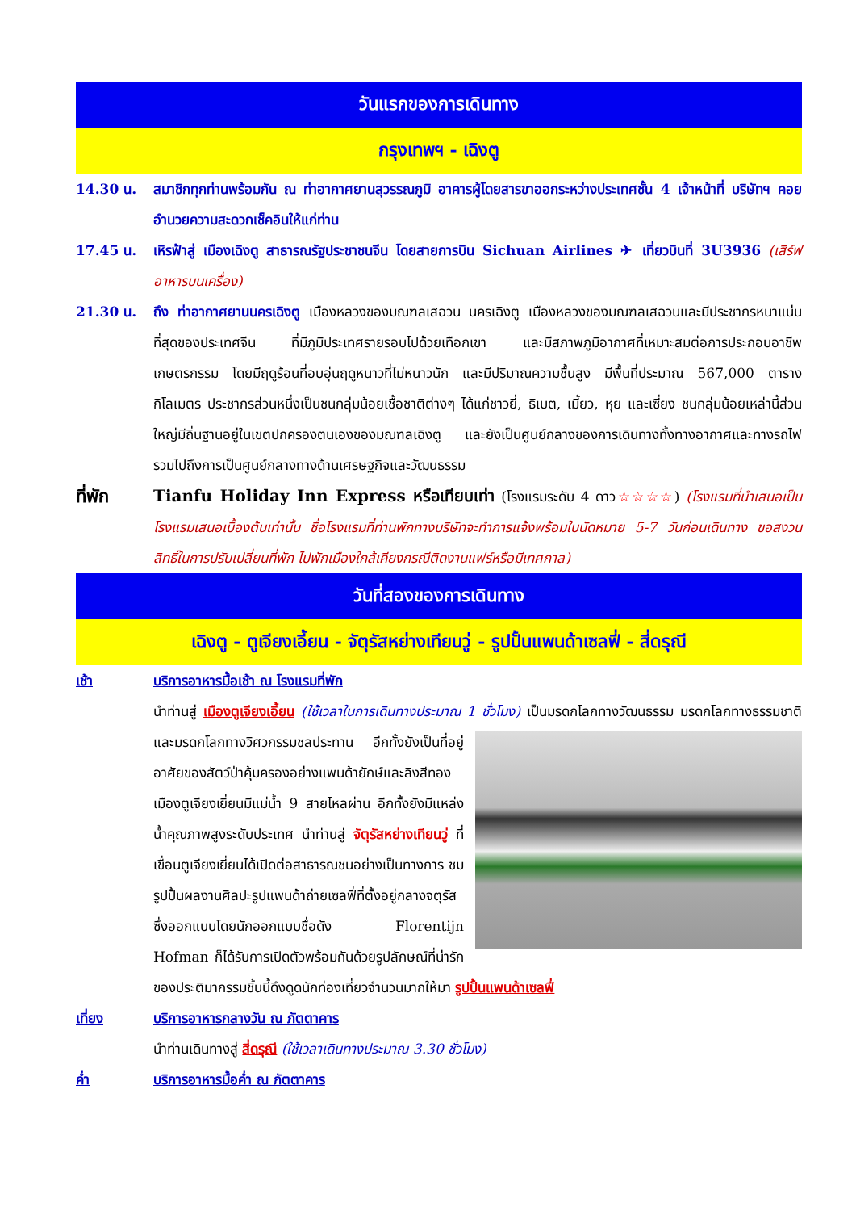วันแรกของการเดินทาง
กรุงเทพฯ - เฉิงตู
14.30 น. สมาชิกทุกท่านพร้อมกัน ณ ท่าอากาศยานสุวรรณภูมิ อาคารผู้โดยสารขาออกระหว่างประเทศชั้น 4 เจ้าหน้าที่ บริษัทฯ คอยอำนวยความสะดวกเช็คอินให้แก่ท่าน
17.45 น. เหิรฟ้าสู่ เมืองเฉิงตู สาธารณรัฐประชาชนจีน โดยสายการบิน Sichuan Airlines ✈ เที่ยวบินที่ 3U3936 (เสิร์ฟอาหารบนเครื่อง)
21.30 น. ถึง ท่าอากาศยานนครเฉิงตู เมืองหลวงของมณฑลเสฉวน นครเฉิงตู เมืองหลวงของมณฑลเสฉวนและมีประชากรหนาแน่นที่สุดของประเทศจีน ที่มีภูมิประเทศรายรอบไปด้วยเทือกเขา และมีสภาพภูมิอากาศที่เหมาะสมต่อการประกอบอาชีพเกษตรกรรม โดยมีฤดูร้อนที่อบอุ่นฤดูหนาวที่ไม่หนาวนัก และมีปริมาณความชื้นสูง มีพื้นที่ประมาณ 567,000 ตารางกิโลเมตร ประชากรส่วนหนึ่งเป็นชนกลุ่มน้อยเชื้อชาติต่างๆ ได้แก่ชาวยี่, ธิเบต, เมี้ยว, หุย และเซี่ยง ชนกลุ่มน้อยเหล่านี้ส่วนใหญ่มีถิ่นฐานอยู่ในเขตปกครองตนเองของมณฑลเฉิงตู และยังเป็นศูนย์กลางของการเดินทางทั้งทางอากาศและทางรถไฟรวมไปถึงการเป็นศูนย์กลางทางด้านเศรษฐกิจและวัฒนธรรม
ที่พัก Tianfu Holiday Inn Express หรือเทียบเท่า (โรงแรมระดับ 4 ดาว☆☆☆☆) (โรงแรมที่นำเสนอเป็นโรงแรมเสนอเบื้องต้นเท่านั้น ชื่อโรงแรมที่ท่านพักทางบริษัทจะทำการแจ้งพร้อมใบนัดหมาย 5-7 วันก่อนเดินทาง ขอสงวนสิทธิ์ในการปรับเปลี่ยนที่พัก ไปพักเมืองใกล้เคียงกรณีติดงานแฟร์หรือมีเทศกาล)
วันที่สองของการเดินทาง
เฉิงตู - ตูเจียงเอี้ยน - จัตุรัสหย่างเทียนวู่ - รูปปั้นแพนด้าเซลฟี่ - สี่ดรุณี
เช้า บริการอาหารมื้อเช้า ณ โรงแรมที่พัก
นำท่านสู่ เมืองตูเจียงเอี้ยน (ใช้เวลาในการเดินทางประมาณ 1 ชั่วโมง) เป็นมรดกโลกทางวัฒนธรรม มรดกโลกทางธรรมชาติ และมรดกโลกทางวิศวกรรมชลประทาน
อีกทั้งยังเป็นที่อยู่อาศัยของสัตว์ป่าคุ้มครองอย่างแพนด้ายักษ์และลิงสีทอง เมืองตูเจียงเยี่ยนมีแม่น้ำ 9 สายไหลผ่าน อีกทั้งยังมีแหล่งน้ำคุณภาพสูงระดับประเทศ นำท่านสู่ จัตุรัสหย่างเทียนวู่ ที่เขื่อนตูเจียงเยี่ยนได้เปิดต่อสาธารณชนอย่างเป็นทางการ ชมรูปปั้นผลงานศิลปะรูปแพนด้าถ่ายเซลฟี่ที่ตั้งอยู่กลางจตุรัส ซึ่งออกแบบโดยนักออกแบบชื่อดัง Florentijn Hofman ก็ได้รับการเปิดตัวพร้อมกันด้วยรูปลักษณ์ที่น่ารักของประติมากรรมชิ้นนี้ดึงดูดนักท่องเที่ยวจำนวนมากให้มา รูปปั้นแพนด้าเซลฟี่
เที่ยง บริการอาหารกลางวัน ณ ภัตตาคาร
นำท่านเดินทางสู่ สี่ดรุณี (ใช้เวลาเดินทางประมาณ 3.30 ชั่วโมง)
ค่ำ บริการอาหารมื้อค่ำ ณ ภัตตาคาร